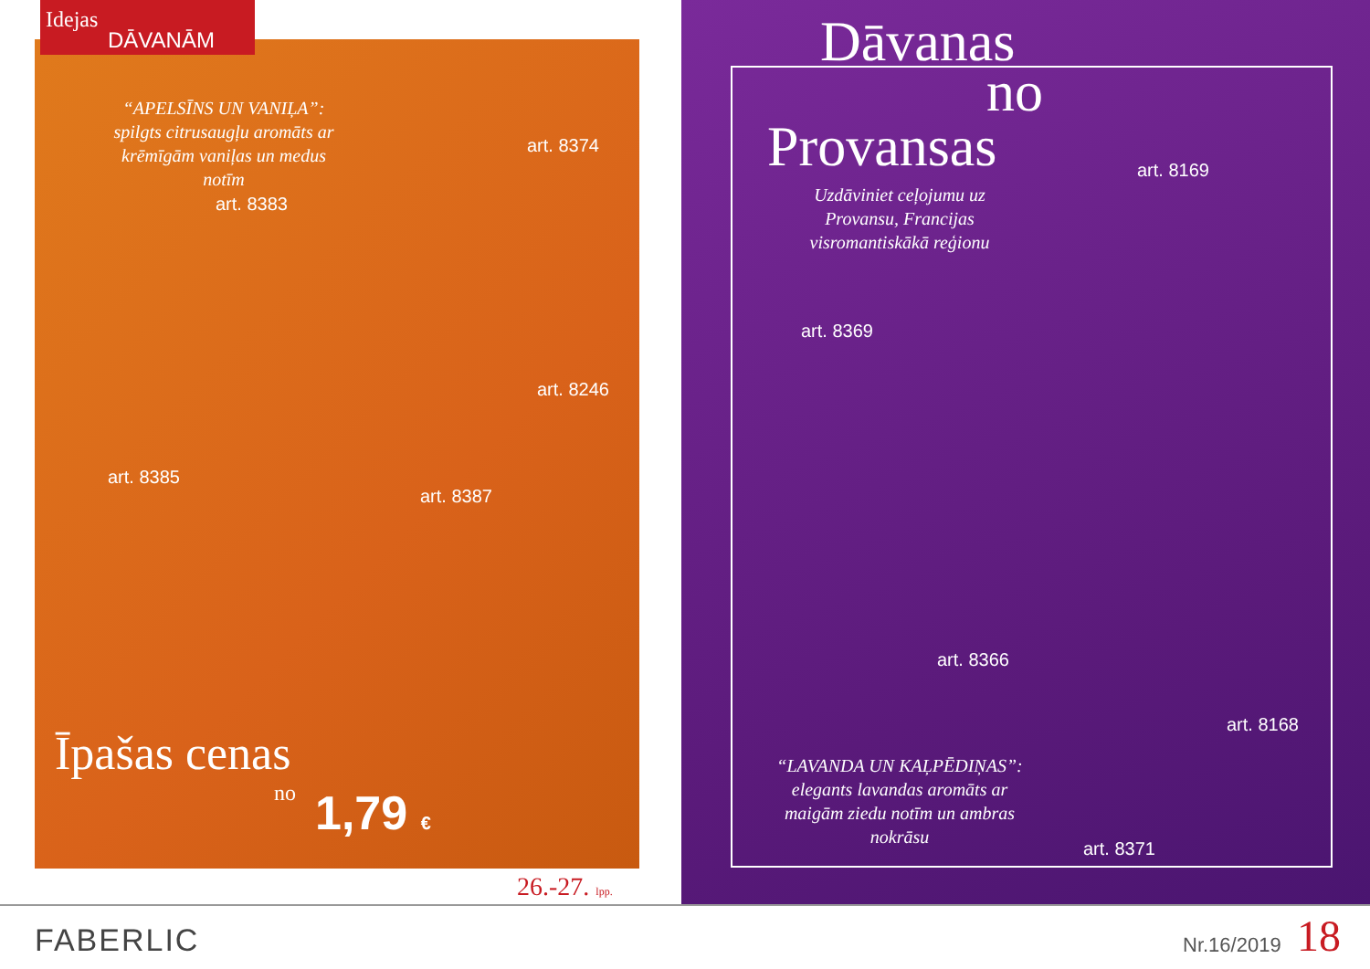Idejas
DĀVANĀM
“APELSĪNS UN VANIĻA”: spilgts citrusaugļu aromāts ar krēmīgām vaniļas un medus notīm
art. 8374
art. 8383
art. 8246
art. 8385
art. 8387
Īpašas cenas
no 1,79 €
26.-27. lpp.
Dāvanas
no
Provansas
Uzdāviniet ceļojumu uz Provansu, Francijas visromantiskākā reģionu
art. 8169
art. 8369
art. 8366
art. 8168
“LAVANDA UN KAĻPĒDIŅAS”: elegants lavandas aromāts ar maigām ziedu notīm un ambras nokrāsu
art. 8371
FABERLIC Nr.16/2019 18